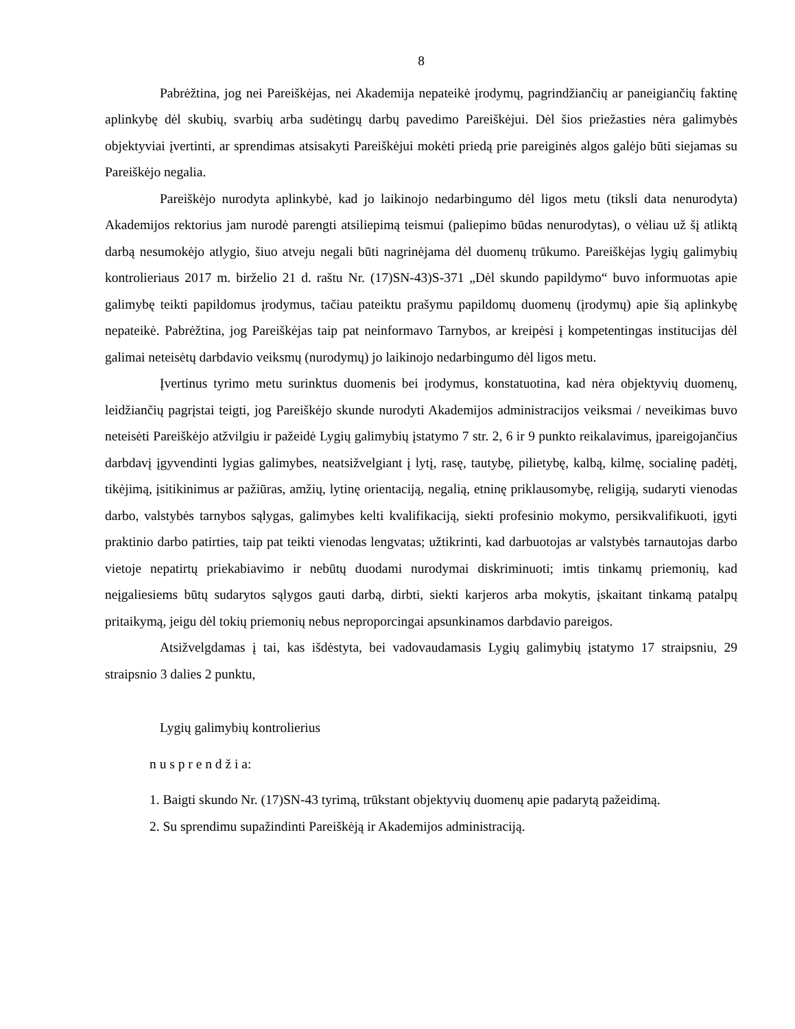8
Pabrėžtina, jog nei Pareiškėjas, nei Akademija nepateikė įrodymų, pagrindžiančių ar paneigiančių faktinę aplinkybę dėl skubių, svarbių arba sudėtingų darbų pavedimo Pareiškėjui. Dėl šios priežasties nėra galimybės objektyviai įvertinti, ar sprendimas atsisakyti Pareiškėjui mokėti priedą prie pareiginės algos galėjo būti siejamas su Pareiškėjo negalia.
Pareiškėjo nurodyta aplinkybė, kad jo laikinojo nedarbingumo dėl ligos metu (tiksli data nenurodyta) Akademijos rektorius jam nurodė parengti atsiliepimą teismui (paliepimo būdas nenurodytas), o vėliau už šį atliktą darbą nesumokėjo atlygio, šiuo atveju negali būti nagrinėjama dėl duomenų trūkumo. Pareiškėjas lygių galimybių kontrolieriaus 2017 m. birželio 21 d. raštu Nr. (17)SN-43)S-371 „Dėl skundo papildymo“ buvo informuotas apie galimybę teikti papildomus įrodymus, tačiau pateiktu prašymu papildomų duomenų (įrodymų) apie šią aplinkybę nepateikė. Pabrėžtina, jog Pareiškėjas taip pat neinformavo Tarnybos, ar kreipėsi į kompetentingas institucijas dėl galimai neteisėtų darbdavio veiksmų (nurodymų) jo laikinojo nedarbingumo dėl ligos metu.
Įvertinus tyrimo metu surinktus duomenis bei įrodymus, konstatuotina, kad nėra objektyvių duomenų, leidžiančių pagrįstai teigti, jog Pareiškėjo skunde nurodyti Akademijos administracijos veiksmai / neveikimas buvo neteisėti Pareiškėjo atžvilgiu ir pažeidė Lygių galimybių įstatymo 7 str. 2, 6 ir 9 punkto reikalavimus, įpareigojančius darbdavį įgyvendinti lygias galimybes, neatsižvelgiant į lytį, rasę, tautybę, pilietybę, kalbą, kilmę, socialinę padėtį, tikėjimą, įsitikinimus ar pažiūras, amžių, lytinę orientaciją, negalią, etninę priklausomybę, religiją, sudaryti vienodas darbo, valstybės tarnybos sąlygas, galimybes kelti kvalifikaciją, siekti profesinio mokymo, persikvalifikuoti, įgyti praktinio darbo patirties, taip pat teikti vienodas lengvatas; užtikrinti, kad darbuotojas ar valstybės tarnautojas darbo vietoje nepatirtų priekabiavimo ir nebūtų duodami nurodymai diskriminuoti; imtis tinkamų priemonių, kad neįgaliesiems būtų sudarytos sąlygos gauti darbą, dirbti, siekti karjeros arba mokytis, įskaitant tinkamą patalpų pritaikymą, jeigu dėl tokių priemonių nebus neproporcingai apsunkinamos darbdavio pareigos.
Atsižvelgdamas į tai, kas išdėstyta, bei vadovaudamasis Lygių galimybių įstatymo 17 straipsniu, 29 straipsnio 3 dalies 2 punktu,
Lygių galimybių kontrolierius
n u s p r e n d ž i a:
1. Baigti skundo Nr. (17)SN-43 tyrimą, trūkstant objektyvių duomenų apie padarytą pažeidimą.
2. Su sprendimu supažindinti Pareiškėją ir Akademijos administraciją.